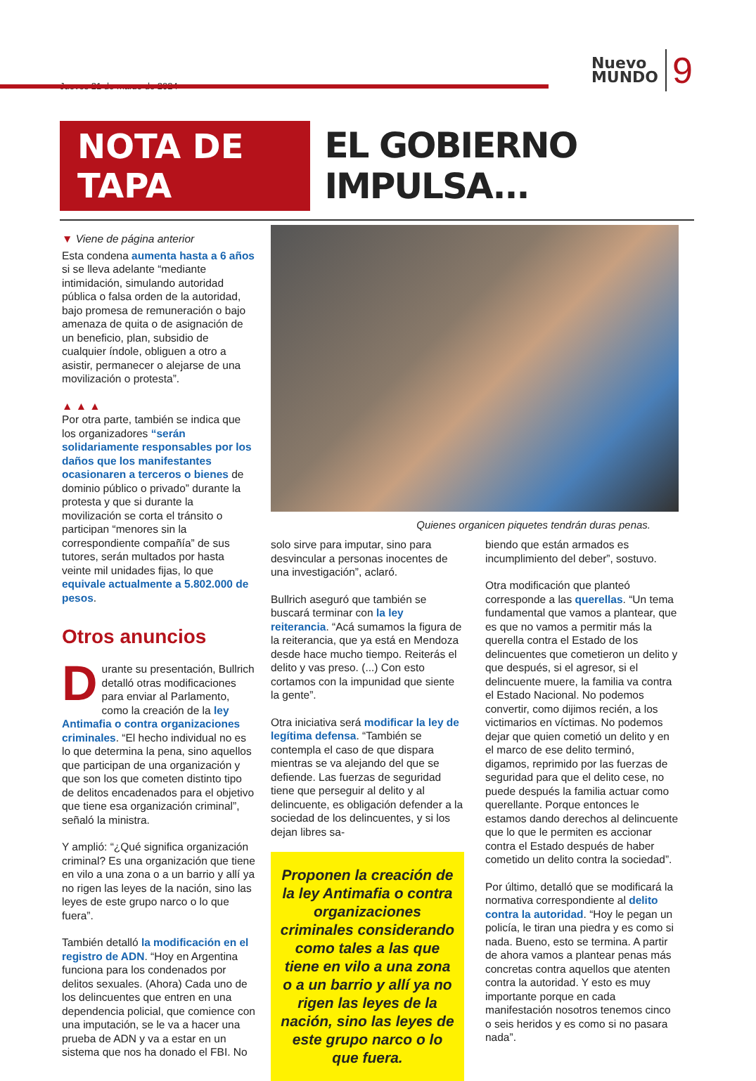Jueves 21 de marzo de 2024
Nuevo
MUNDO 9
NOTA DE TAPA EL GOBIERNO IMPULSA...
▼ Viene de página anterior
Esta condena aumenta hasta a 6 años si se lleva adelante “mediante intimidación, simulando autoridad pública o falsa orden de la autoridad, bajo promesa de remuneración o bajo amenaza de quita o de asignación de un beneficio, plan, subsidio de cualquier índole, obliguen a otro a asistir, permanecer o alejarse de una movilización o protesta”.
▲ ▲ ▲
Por otra parte, también se indica que los organizadores “serán solidariamente responsables por los daños que los manifestantes ocasionaren a terceros o bienes de dominio público o privado” durante la protesta y que si durante la movilización se corta el tránsito o participan “menores sin la correspondiente compañía” de sus tutores, serán multados por hasta veinte mil unidades fijas, lo que equivale actualmente a 5.802.000 de pesos.
Otros anuncios
Durante su presentación, Bullrich detalló otras modificaciones para enviar al Parlamento, como la creación de la ley Antimafia o contra organizaciones criminales. “El hecho individual no es lo que determina la pena, sino aquellos que participan de una organización y que son los que cometen distinto tipo de delitos encadenados para el objetivo que tiene esa organización criminal”, señaló la ministra.
Y amplió: “¿Qué significa organización criminal? Es una organización que tiene en vilo a una zona o a un barrio y allí ya no rigen las leyes de la nación, sino las leyes de este grupo narco o lo que fuera”.
También detalló la modificación en el registro de ADN. “Hoy en Argentina funciona para los condenados por delitos sexuales. (Ahora) Cada uno de los delincuentes que entren en una dependencia policial, que comience con una imputación, se le va a hacer una prueba de ADN y va a estar en un sistema que nos ha donado el FBI. No
Quienes organicen piquetes tendrán duras penas.
solo sirve para imputar, sino para desvincular a personas inocentes de una investigación”, aclaró.
Bullrich aseguró que también se buscará terminar con la ley reiterancia. “Acá sumamos la figura de la reiterancia, que ya está en Mendoza desde hace mucho tiempo. Reiterás el delito y vas preso. (...) Con esto cortamos con la impunidad que siente la gente”.
Otra iniciativa será modificar la ley de legítima defensa. “También se contempla el caso de que dispara mientras se va alejando del que se defiende. Las fuerzas de seguridad tiene que perseguir al delito y al delincuente, es obligación defender a la sociedad de los delincuentes, y si los dejan libres sa-
Proponen la creación de la ley Antimafia o contra organizaciones criminales considerando como tales a las que tiene en vilo a una zona o a un barrio y allí ya no rigen las leyes de la nación, sino las leyes de este grupo narco o lo que fuera.
biendo que están armados es incumplimiento del deber”, sostuvo.
Otra modificación que planteó corresponde a las querellas. “Un tema fundamental que vamos a plantear, que es que no vamos a permitir más la querella contra el Estado de los delincuentes que cometieron un delito y que después, si el agresor, si el delincuente muere, la familia va contra el Estado Nacional. No podemos convertir, como dijimos recién, a los victimarios en víctimas. No podemos dejar que quien cometió un delito y en el marco de ese delito terminó, digamos, reprimido por las fuerzas de seguridad para que el delito cese, no puede después la familia actuar como querellante. Porque entonces le estamos dando derechos al delincuente que lo que le permiten es accionar contra el Estado después de haber cometido un delito contra la sociedad”.
Por último, detalló que se modificará la normativa correspondiente al delito contra la autoridad. “Hoy le pegan un policía, le tiran una piedra y es como si nada. Bueno, esto se termina. A partir de ahora vamos a plantear penas más concretas contra aquellos que atenten contra la autoridad. Y esto es muy importante porque en cada manifestación nosotros tenemos cinco o seis heridos y es como si no pasara nada”.